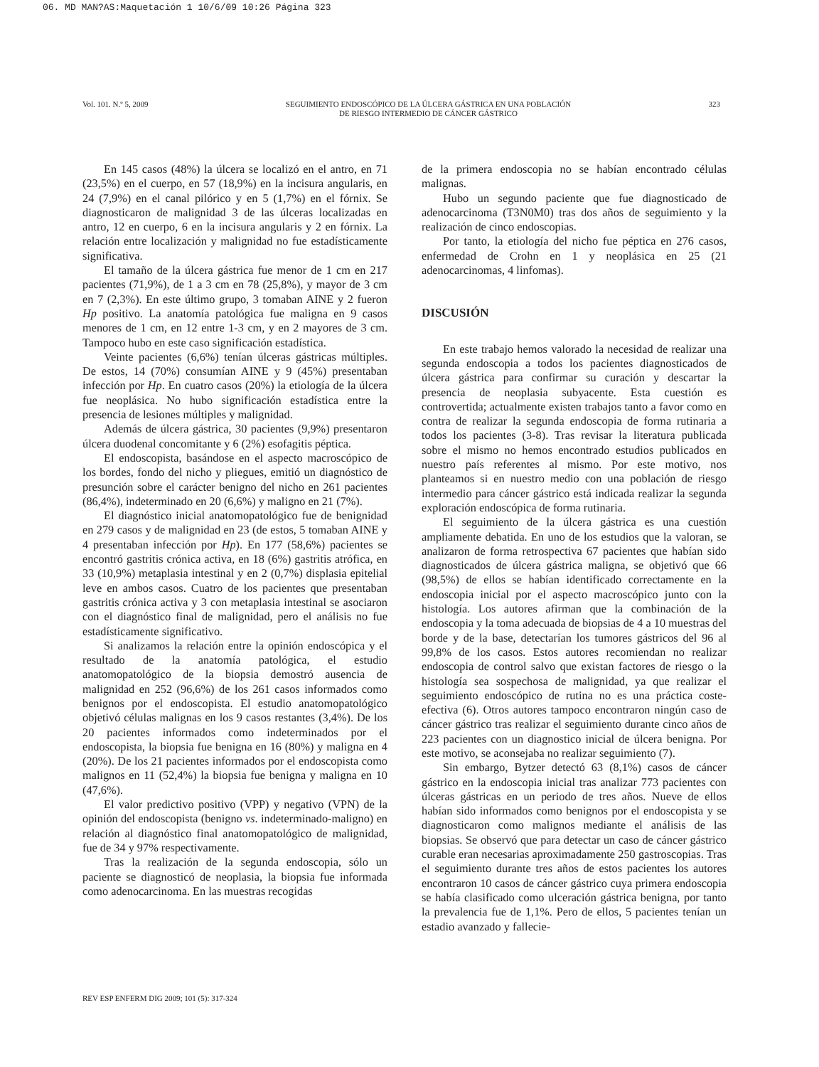06. MD MAN?AS:Maquetación 1 10/6/09 10:26 Página 323
Vol. 101. N.º 5, 2009 SEGUIMIENTO ENDOSCÓPICO DE LA ÚLCERA GÁSTRICA EN UNA POBLACIÓN
DE RIESGO INTERMEDIO DE CÁNCER GÁSTRICO 323
En 145 casos (48%) la úlcera se localizó en el antro, en 71 (23,5%) en el cuerpo, en 57 (18,9%) en la incisura angularis, en 24 (7,9%) en el canal pilórico y en 5 (1,7%) en el fórnix. Se diagnosticaron de malignidad 3 de las úlceras localizadas en antro, 12 en cuerpo, 6 en la incisura angularis y 2 en fórnix. La relación entre localización y malignidad no fue estadísticamente significativa.
El tamaño de la úlcera gástrica fue menor de 1 cm en 217 pacientes (71,9%), de 1 a 3 cm en 78 (25,8%), y mayor de 3 cm en 7 (2,3%). En este último grupo, 3 tomaban AINE y 2 fueron Hp positivo. La anatomía patológica fue maligna en 9 casos menores de 1 cm, en 12 entre 1-3 cm, y en 2 mayores de 3 cm. Tampoco hubo en este caso significación estadística.
Veinte pacientes (6,6%) tenían úlceras gástricas múltiples. De estos, 14 (70%) consumían AINE y 9 (45%) presentaban infección por Hp. En cuatro casos (20%) la etiología de la úlcera fue neoplásica. No hubo significación estadística entre la presencia de lesiones múltiples y malignidad.
Además de úlcera gástrica, 30 pacientes (9,9%) presentaron úlcera duodenal concomitante y 6 (2%) esofagitis péptica.
El endoscopista, basándose en el aspecto macroscópico de los bordes, fondo del nicho y pliegues, emitió un diagnóstico de presunción sobre el carácter benigno del nicho en 261 pacientes (86,4%), indeterminado en 20 (6,6%) y maligno en 21 (7%).
El diagnóstico inicial anatomopatológico fue de benignidad en 279 casos y de malignidad en 23 (de estos, 5 tomaban AINE y 4 presentaban infección por Hp). En 177 (58,6%) pacientes se encontró gastritis crónica activa, en 18 (6%) gastritis atrófica, en 33 (10,9%) metaplasia intestinal y en 2 (0,7%) displasia epitelial leve en ambos casos. Cuatro de los pacientes que presentaban gastritis crónica activa y 3 con metaplasia intestinal se asociaron con el diagnóstico final de malignidad, pero el análisis no fue estadísticamente significativo.
Si analizamos la relación entre la opinión endoscópica y el resultado de la anatomía patológica, el estudio anatomopatológico de la biopsia demostró ausencia de malignidad en 252 (96,6%) de los 261 casos informados como benignos por el endoscopista. El estudio anatomopatológico objetivó células malignas en los 9 casos restantes (3,4%). De los 20 pacientes informados como indeterminados por el endoscopista, la biopsia fue benigna en 16 (80%) y maligna en 4 (20%). De los 21 pacientes informados por el endoscopista como malignos en 11 (52,4%) la biopsia fue benigna y maligna en 10 (47,6%).
El valor predictivo positivo (VPP) y negativo (VPN) de la opinión del endoscopista (benigno vs. indeterminado-maligno) en relación al diagnóstico final anatomopatológico de malignidad, fue de 34 y 97% respectivamente.
Tras la realización de la segunda endoscopia, sólo un paciente se diagnosticó de neoplasia, la biopsia fue informada como adenocarcinoma. En las muestras recogidas
de la primera endoscopia no se habían encontrado células malignas.
Hubo un segundo paciente que fue diagnosticado de adenocarcinoma (T3N0M0) tras dos años de seguimiento y la realización de cinco endoscopias.
Por tanto, la etiología del nicho fue péptica en 276 casos, enfermedad de Crohn en 1 y neoplásica en 25 (21 adenocarcinomas, 4 linfomas).
DISCUSIÓN
En este trabajo hemos valorado la necesidad de realizar una segunda endoscopia a todos los pacientes diagnosticados de úlcera gástrica para confirmar su curación y descartar la presencia de neoplasia subyacente. Esta cuestión es controvertida; actualmente existen trabajos tanto a favor como en contra de realizar la segunda endoscopia de forma rutinaria a todos los pacientes (3-8). Tras revisar la literatura publicada sobre el mismo no hemos encontrado estudios publicados en nuestro país referentes al mismo. Por este motivo, nos planteamos si en nuestro medio con una población de riesgo intermedio para cáncer gástrico está indicada realizar la segunda exploración endoscópica de forma rutinaria.
El seguimiento de la úlcera gástrica es una cuestión ampliamente debatida. En uno de los estudios que la valoran, se analizaron de forma retrospectiva 67 pacientes que habían sido diagnosticados de úlcera gástrica maligna, se objetivó que 66 (98,5%) de ellos se habían identificado correctamente en la endoscopia inicial por el aspecto macroscópico junto con la histología. Los autores afirman que la combinación de la endoscopia y la toma adecuada de biopsias de 4 a 10 muestras del borde y de la base, detectarían los tumores gástricos del 96 al 99,8% de los casos. Estos autores recomiendan no realizar endoscopia de control salvo que existan factores de riesgo o la histología sea sospechosa de malignidad, ya que realizar el seguimiento endoscópico de rutina no es una práctica coste-efectiva (6). Otros autores tampoco encontraron ningún caso de cáncer gástrico tras realizar el seguimiento durante cinco años de 223 pacientes con un diagnostico inicial de úlcera benigna. Por este motivo, se aconsejaba no realizar seguimiento (7).
Sin embargo, Bytzer detectó 63 (8,1%) casos de cáncer gástrico en la endoscopia inicial tras analizar 773 pacientes con úlceras gástricas en un periodo de tres años. Nueve de ellos habían sido informados como benignos por el endoscopista y se diagnosticaron como malignos mediante el análisis de las biopsias. Se observó que para detectar un caso de cáncer gástrico curable eran necesarias aproximadamente 250 gastroscopias. Tras el seguimiento durante tres años de estos pacientes los autores encontraron 10 casos de cáncer gástrico cuya primera endoscopia se había clasificado como ulceración gástrica benigna, por tanto la prevalencia fue de 1,1%. Pero de ellos, 5 pacientes tenían un estadio avanzado y fallecie-
REV ESP ENFERM DIG 2009; 101 (5): 317-324